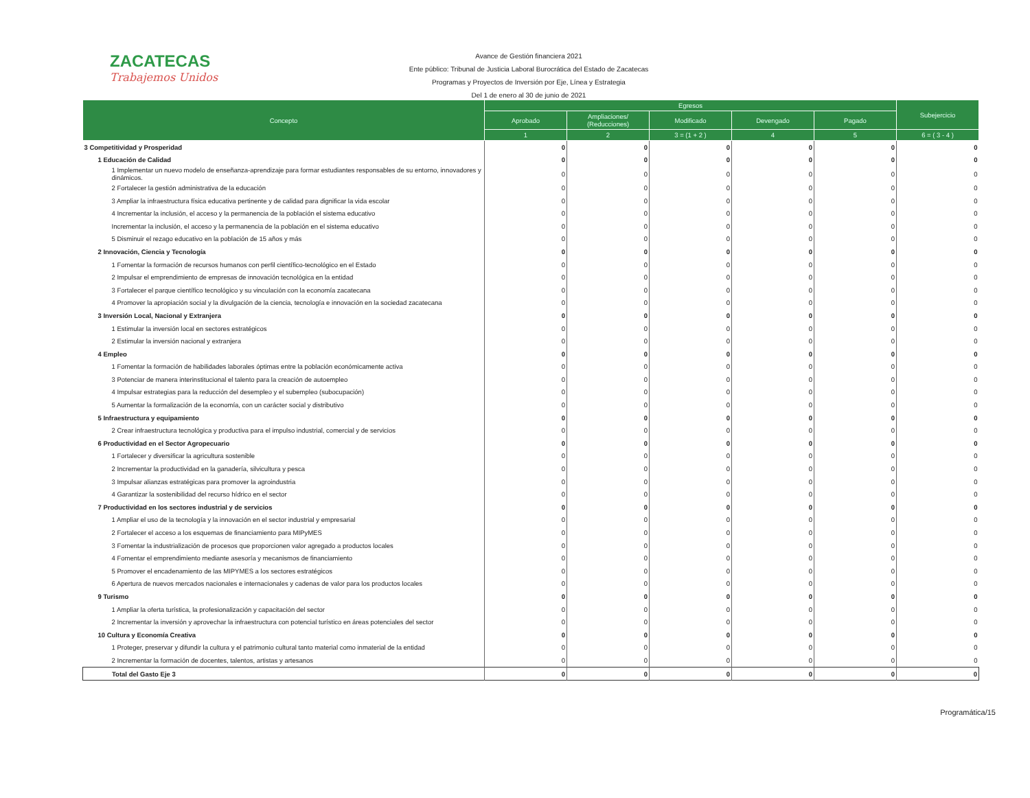ZACATECAS
Trabajemos Unidos
Avance de Gestión financiera 2021
Ente público: Tribunal de Justicia Laboral Burocrática del Estado de Zacatecas
Programas y Proyectos de Inversión por Eje, Línea y Estrategia
Del 1 de enero al 30 de junio de 2021
| Concepto | Egresos | | | | | Subejercicio |
| --- | --- | --- | --- | --- | --- | --- |
| | Aprobado | Ampliaciones/ (Reducciones) | Modificado | Devengado | Pagado | |
| | 1 | 2 | 3 = (1 + 2 ) | 4 | 5 | 6 = ( 3 - 4 ) |
| 3 Competitividad y Prosperidad | 0 | 0 | 0 | 0 | 0 | 0 |
| 1 Educación de Calidad | 0 | 0 | 0 | 0 | 0 | 0 |
| 1 Implementar un nuevo modelo de enseñanza-aprendizaje para formar estudiantes responsables de su entorno, innovadores y dinámicos. | 0 | 0 | 0 | 0 | 0 | 0 |
| 2 Fortalecer la gestión administrativa de la educación | 0 | 0 | 0 | 0 | 0 | 0 |
| 3 Ampliar la infraestructura física educativa pertinente y de calidad para dignificar la vida escolar | 0 | 0 | 0 | 0 | 0 | 0 |
| 4 Incrementar la inclusión, el acceso y la permanencia de la población el sistema educativo | 0 | 0 | 0 | 0 | 0 | 0 |
| Incrementar la inclusión, el acceso y la permanencia de la población en el sistema educativo | 0 | 0 | 0 | 0 | 0 | 0 |
| 5 Disminuir el rezago educativo en la población de 15 años y más | 0 | 0 | 0 | 0 | 0 | 0 |
| 2 Innovación, Ciencia y Tecnología | 0 | 0 | 0 | 0 | 0 | 0 |
| 1 Fomentar la formación de recursos humanos con perfil científico-tecnológico en el Estado | 0 | 0 | 0 | 0 | 0 | 0 |
| 2 Impulsar el emprendimiento de empresas de innovación tecnológica en la entidad | 0 | 0 | 0 | 0 | 0 | 0 |
| 3 Fortalecer el parque científico tecnológico y su vinculación con la economía zacatecana | 0 | 0 | 0 | 0 | 0 | 0 |
| 4 Promover la apropiación social y la divulgación de la ciencia, tecnología e innovación en la sociedad zacatecana | 0 | 0 | 0 | 0 | 0 | 0 |
| 3 Inversión Local, Nacional y Extranjera | 0 | 0 | 0 | 0 | 0 | 0 |
| 1 Estimular la inversión local en sectores estratégicos | 0 | 0 | 0 | 0 | 0 | 0 |
| 2 Estimular la inversión nacional y extranjera | 0 | 0 | 0 | 0 | 0 | 0 |
| 4 Empleo | 0 | 0 | 0 | 0 | 0 | 0 |
| 1 Fomentar la formación de habilidades laborales óptimas entre la población económicamente activa | 0 | 0 | 0 | 0 | 0 | 0 |
| 3 Potenciar de manera interinstitucional el talento para la creación de autoempleo | 0 | 0 | 0 | 0 | 0 | 0 |
| 4 Impulsar estrategias para la reducción del desempleo y el subempleo (subocupación) | 0 | 0 | 0 | 0 | 0 | 0 |
| 5 Aumentar la formalización de la economía, con un carácter social y distributivo | 0 | 0 | 0 | 0 | 0 | 0 |
| 5 Infraestructura y equipamiento | 0 | 0 | 0 | 0 | 0 | 0 |
| 2 Crear infraestructura tecnológica y productiva para el impulso industrial, comercial y de servicios | 0 | 0 | 0 | 0 | 0 | 0 |
| 6 Productividad en el Sector Agropecuario | 0 | 0 | 0 | 0 | 0 | 0 |
| 1 Fortalecer y diversificar la agricultura sostenible | 0 | 0 | 0 | 0 | 0 | 0 |
| 2 Incrementar la productividad en la ganadería, silvicultura y pesca | 0 | 0 | 0 | 0 | 0 | 0 |
| 3 Impulsar alianzas estratégicas para promover la agroindustria | 0 | 0 | 0 | 0 | 0 | 0 |
| 4 Garantizar la sostenibilidad del recurso hídrico en el sector | 0 | 0 | 0 | 0 | 0 | 0 |
| 7 Productividad en los sectores industrial y de servicios | 0 | 0 | 0 | 0 | 0 | 0 |
| 1 Ampliar el uso de la tecnología y la innovación en el sector industrial y empresarial | 0 | 0 | 0 | 0 | 0 | 0 |
| 2 Fortalecer el acceso a los esquemas de financiamiento para MIPyMES | 0 | 0 | 0 | 0 | 0 | 0 |
| 3 Fomentar la industrialización de procesos que proporcionen valor agregado a productos locales | 0 | 0 | 0 | 0 | 0 | 0 |
| 4 Fomentar el emprendimiento mediante asesoría y mecanismos de financiamiento | 0 | 0 | 0 | 0 | 0 | 0 |
| 5 Promover el encadenamiento de las MIPYMES a los sectores estratégicos | 0 | 0 | 0 | 0 | 0 | 0 |
| 6 Apertura de nuevos mercados nacionales e internacionales y cadenas de valor para los productos locales | 0 | 0 | 0 | 0 | 0 | 0 |
| 9 Turismo | 0 | 0 | 0 | 0 | 0 | 0 |
| 1 Ampliar la oferta turística, la profesionalización y capacitación del sector | 0 | 0 | 0 | 0 | 0 | 0 |
| 2 Incrementar la inversión y aprovechar la infraestructura con potencial turístico en áreas potenciales del sector | 0 | 0 | 0 | 0 | 0 | 0 |
| 10 Cultura y Economía Creativa | 0 | 0 | 0 | 0 | 0 | 0 |
| 1 Proteger, preservar y difundir la cultura y el patrimonio cultural tanto material como inmaterial de la entidad | 0 | 0 | 0 | 0 | 0 | 0 |
| 2 Incrementar la formación de docentes, talentos, artistas y artesanos | 0 | 0 | 0 | 0 | 0 | 0 |
| Total del Gasto Eje 3 | 0 | 0 | 0 | 0 | 0 | 0 |
Programática/15